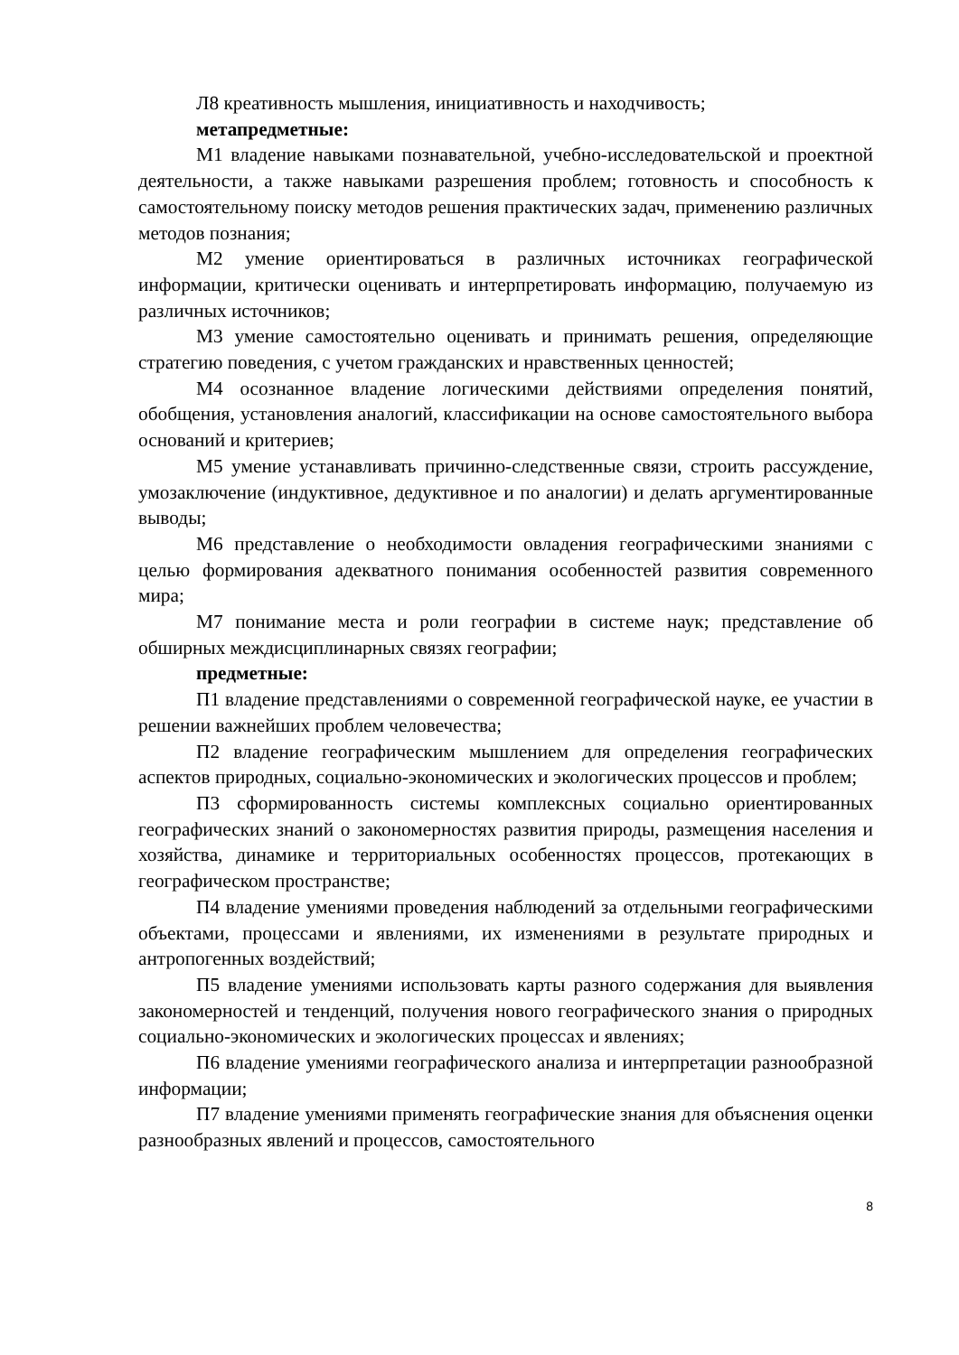Л8 креативность мышления, инициативность и находчивость;
метапредметные:
М1 владение навыками познавательной, учебно-исследовательской и проектной деятельности, а также навыками разрешения проблем; готовность и способность к самостоятельному поиску методов решения практических задач, применению различных методов познания;
М2 умение ориентироваться в различных источниках географической информации, критически оценивать и интерпретировать информацию, получаемую из различных источников;
М3 умение самостоятельно оценивать и принимать решения, определяющие стратегию поведения, с учетом гражданских и нравственных ценностей;
М4 осознанное владение логическими действиями определения понятий, обобщения, установления аналогий, классификации на основе самостоятельного выбора оснований и критериев;
М5 умение устанавливать причинно-следственные связи, строить рассуждение, умозаключение (индуктивное, дедуктивное и по аналогии) и делать аргументированные выводы;
М6 представление о необходимости овладения географическими знаниями с целью формирования адекватного понимания особенностей развития современного мира;
М7 понимание места и роли географии в системе наук; представление об обширных междисциплинарных связях географии;
предметные:
П1 владение представлениями о современной географической науке, ее участии в решении важнейших проблем человечества;
П2 владение географическим мышлением для определения географических аспектов природных, социально-экономических и экологических процессов и проблем;
П3 сформированность системы комплексных социально ориентированных географических знаний о закономерностях развития природы, размещения населения и хозяйства, динамике и территориальных особенностях процессов, протекающих в географическом пространстве;
П4 владение умениями проведения наблюдений за отдельными географическими объектами, процессами и явлениями, их изменениями в результате природных и антропогенных воздействий;
П5 владение умениями использовать карты разного содержания для выявления закономерностей и тенденций, получения нового географического знания о природных социально-экономических и экологических процессах и явлениях;
П6 владение умениями географического анализа и интерпретации разнообразной информации;
П7 владение умениями применять географические знания для объяснения оценки разнообразных явлений и процессов, самостоятельного
8